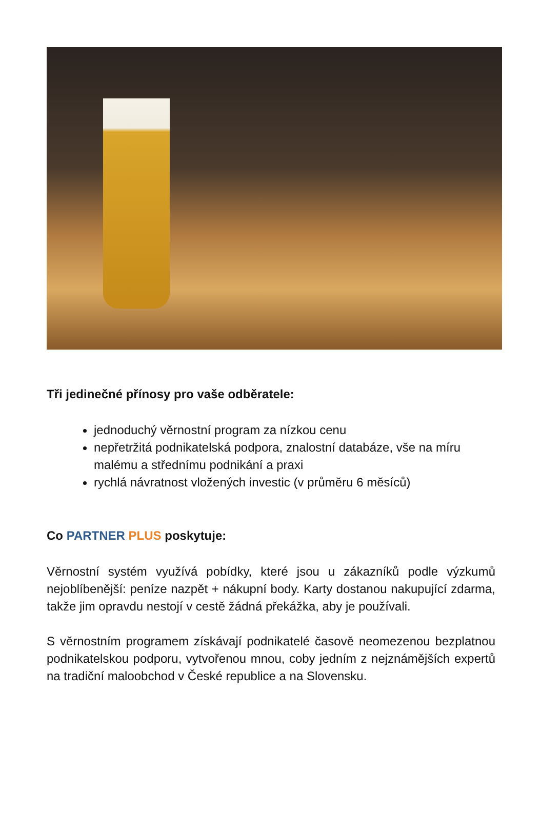Tři jedinečné přínosy pro vaše odběratele:
jednoduchý věrnostní program za nízkou cenu
nepřetržitá podnikatelská podpora, znalostní databáze, vše na míru malému a střednímu podnikání a praxi
rychlá návratnost vložených investic (v průměru 6 měsíců)
Co PARTNER PLUS poskytuje:
Věrnostní systém využívá pobídky, které jsou u zákazníků podle výzkumů nejoblíbenější: peníze nazpět + nákupní body. Karty dostanou nakupující zdarma, takže jim opravdu nestojí v cestě žádná překážka, aby je používali.
S věrnostním programem získávají podnikatelé časově neomezenou bezplatnou podnikatelskou podporu, vytvořenou mnou, coby jedním z nejznámějších expertů na tradiční maloobchod v České republice a na Slovensku.